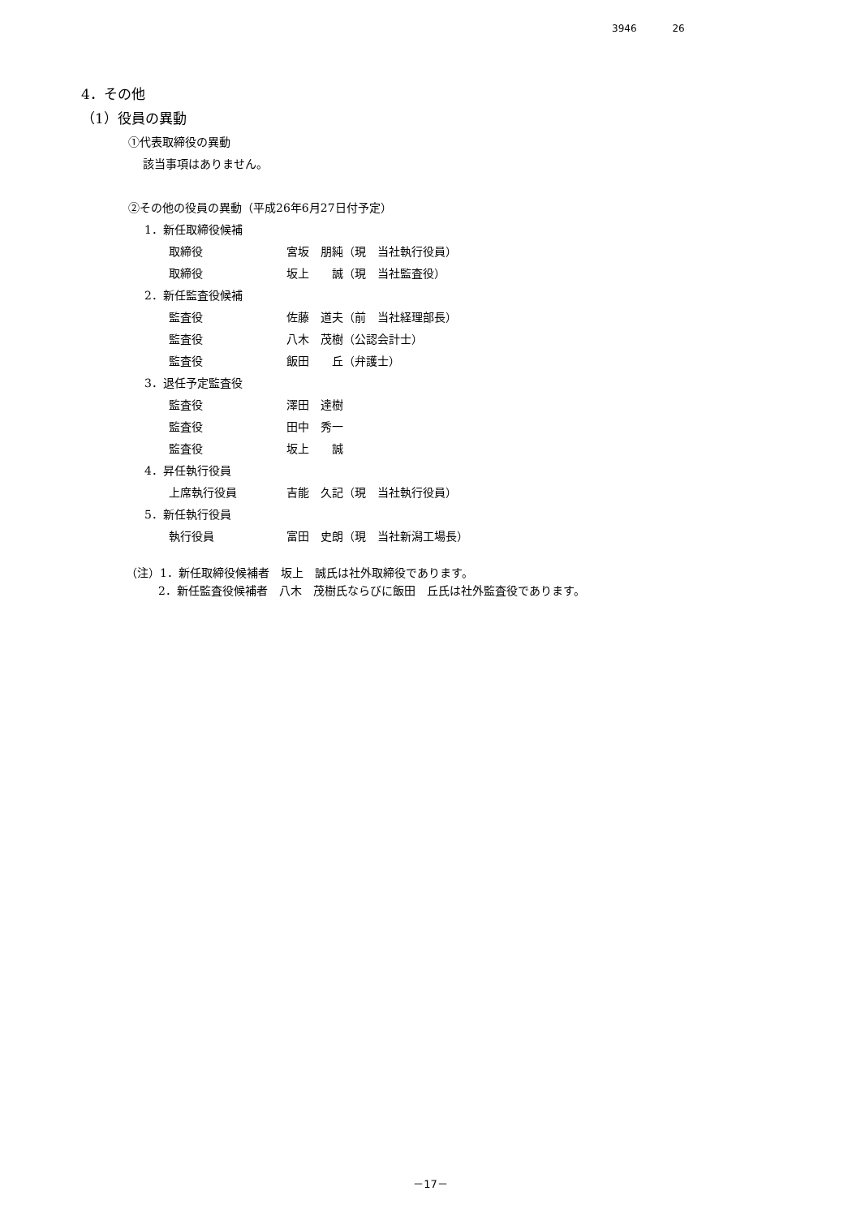3946 26
4．その他
（1）役員の異動
①代表取締役の異動
該当事項はありません。
②その他の役員の異動（平成26年6月27日付予定）
1．新任取締役候補
取締役 宮坂　朋純（現　当社執行役員）
取締役 坂上　　誠（現　当社監査役）
2．新任監査役候補
監査役 佐藤　道夫（前　当社経理部長）
監査役 八木　茂樹（公認会計士）
監査役 飯田　　丘（弁護士）
3．退任予定監査役
監査役 澤田　達樹
監査役 田中　秀一
監査役 坂上　　誠
4．昇任執行役員
上席執行役員 吉能　久記（現　当社執行役員）
5．新任執行役員
執行役員 富田　史朗（現　当社新潟工場長）
（注）1．新任取締役候補者　坂上　誠氏は社外取締役であります。
2．新任監査役候補者　八木　茂樹氏ならびに飯田　丘氏は社外監査役であります。
－17－